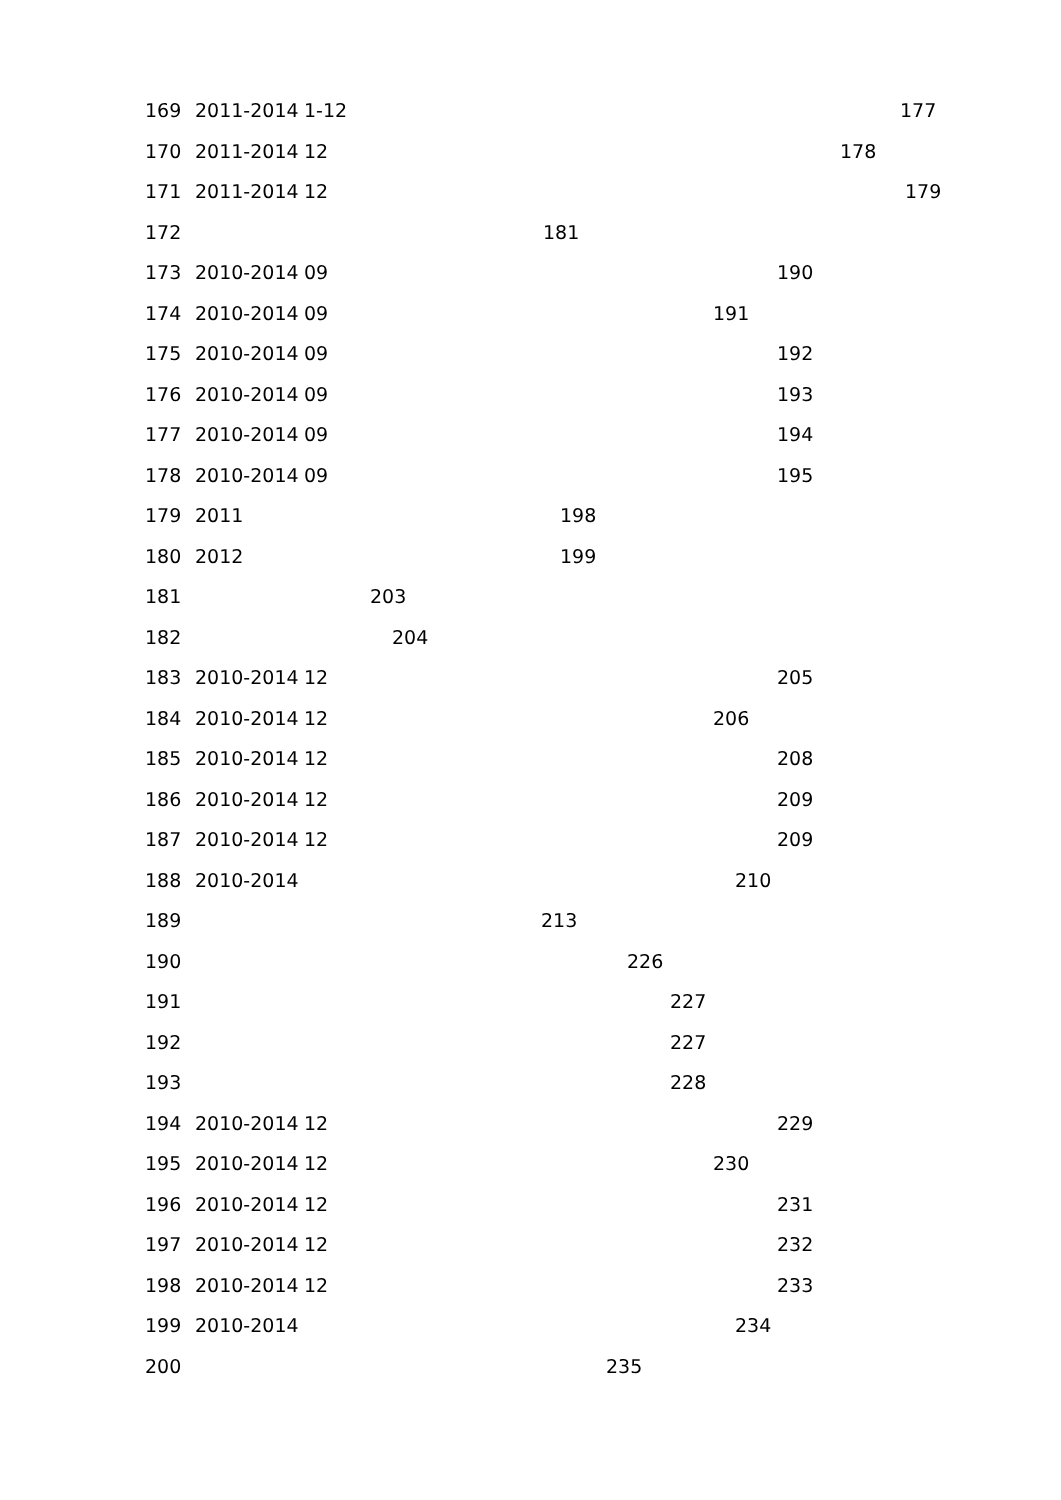169 2011-2014 1-12 177
170 2011-2014 12 178
171 2011-2014 12 179
172 181
173 2010-2014 09 190
174 2010-2014 09 191
175 2010-2014 09 192
176 2010-2014 09 193
177 2010-2014 09 194
178 2010-2014 09 195
179 2011 198
180 2012 199
181 203
182 204
183 2010-2014 12 205
184 2010-2014 12 206
185 2010-2014 12 208
186 2010-2014 12 209
187 2010-2014 12 209
188 2010-2014 210
189 213
190 226
191 227
192 227
193 228
194 2010-2014 12 229
195 2010-2014 12 230
196 2010-2014 12 231
197 2010-2014 12 232
198 2010-2014 12 233
199 2010-2014 234
200 235